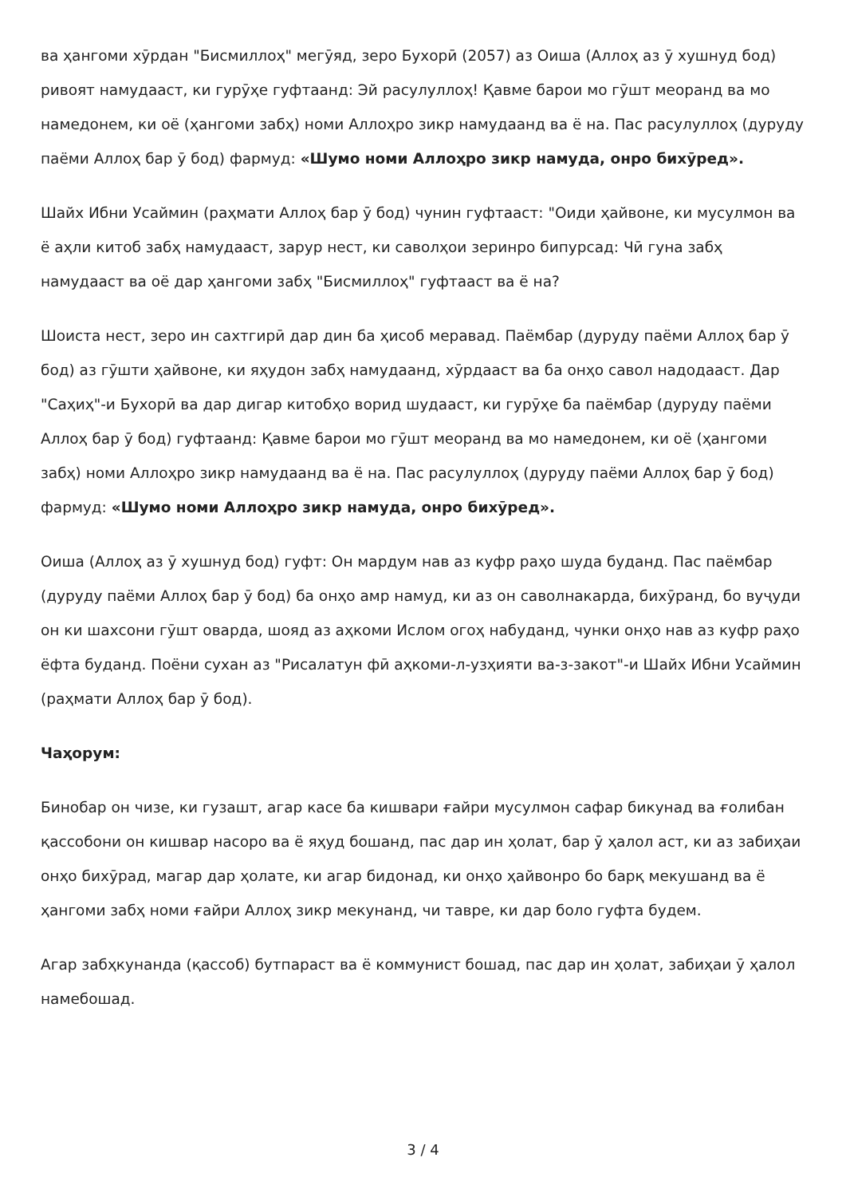ва ҳангоми хӯрдан "Бисмиллоҳ" мегӯяд, зеро Бухорӣ (2057) аз Оиша (Аллоҳ аз ӯ хушнуд бод) ривоят намудааст, ки гурӯҳе гуфтаанд: Эй расулуллоҳ! Қавме барои мо гӯшт меоранд ва мо намедонем, ки оё (ҳангоми забҳ) номи Аллоҳро зикр намудаанд ва ё на. Пас расулуллоҳ (дуруду паёми Аллоҳ бар ӯ бод) фармуд: «Шумо номи Аллоҳро зикр намуда, онро бихӯред».
Шайх Ибни Усаймин (раҳмати Аллоҳ бар ӯ бод) чунин гуфтааст: "Оиди ҳайвоне, ки мусулмон ва ё аҳли китоб забҳ намудааст, зарур нест, ки саволҳои зеринро бипурсад: Чӣ гуна забҳ намудааст ва оё дар ҳангоми забҳ "Бисмиллоҳ" гуфтааст ва ё на?
Шоиста нест, зеро ин сахтгирӣ дар дин ба ҳисоб меравад. Паёмбар (дуруду паёми Аллоҳ бар ӯ бод) аз гӯшти ҳайвоне, ки яҳудон забҳ намудаанд, хӯрдааст ва ба онҳо савол надодааст. Дар "Саҳиҳ"-и Бухорӣ ва дар дигар китобҳо ворид шудааст, ки гурӯҳе ба паёмбар (дуруду паёми Аллоҳ бар ӯ бод) гуфтаанд: Қавме барои мо гӯшт меоранд ва мо намедонем, ки оё (ҳангоми забҳ) номи Аллоҳро зикр намудаанд ва ё на. Пас расулуллоҳ (дуруду паёми Аллоҳ бар ӯ бод) фармуд: «Шумо номи Аллоҳро зикр намуда, онро бихӯред».
Оиша (Аллоҳ аз ӯ хушнуд бод) гуфт: Он мардум нав аз куфр раҳо шуда буданд. Пас паёмбар (дуруду паёми Аллоҳ бар ӯ бод) ба онҳо амр намуд, ки аз он саволнакарда, бихӯранд, бо вуҷуди он ки шахсони гӯшт оварда, шояд аз аҳкоми Ислом огоҳ набуданд, чунки онҳо нав аз куфр раҳо ёфта буданд. Поёни сухан аз "Рисалатун фӣ аҳкоми-л-узҳияти ва-з-закот"-и Шайх Ибни Усаймин (раҳмати Аллоҳ бар ӯ бод).
Чаҳорум:
Бинобар он чизе, ки гузашт, агар касе ба кишвари ғайри мусулмон сафар бикунад ва ғолибан қассобони он кишвар насоро ва ё яҳуд бошанд, пас дар ин ҳолат, бар ӯ ҳалол аст, ки аз забиҳаи онҳо бихӯрад, магар дар ҳолате, ки агар бидонад, ки онҳо ҳайвонро бо барқ мекушанд ва ё ҳангоми забҳ номи ғайри Аллоҳ зикр мекунанд, чи тавре, ки дар боло гуфта будем.
Агар забҳкунанда (қассоб) бутпараст ва ё коммунист бошад, пас дар ин ҳолат, забиҳаи ӯ ҳалол намебошад.
3 / 4